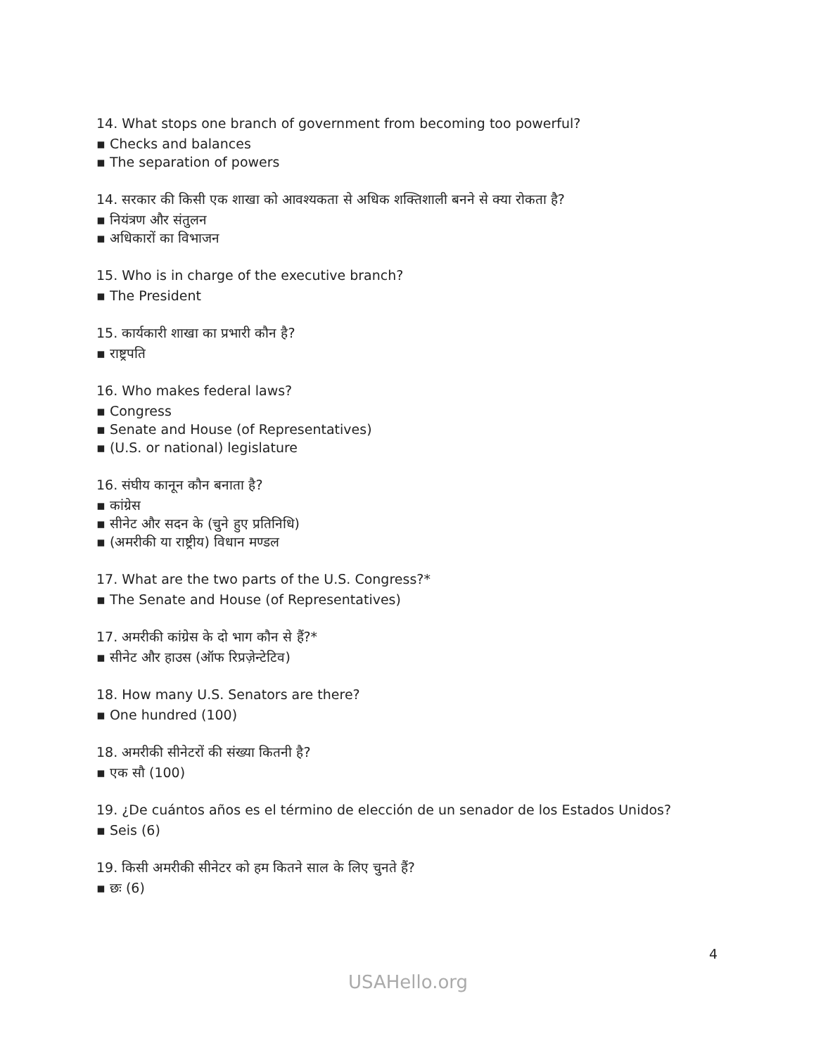14. What stops one branch of government from becoming too powerful?
▪ Checks and balances
▪ The separation of powers
14. सरकार की किसी एक शाखा को आवश्यकता से अधिक शक्तिशाली बनने से क्या रोकता है?
▪ नियंत्रण और संतुलन
▪ अधिकारों का विभाजन
15. Who is in charge of the executive branch?
▪ The President
15. कार्यकारी शाखा का प्रभारी कौन है?
▪ राष्ट्रपति
16. Who makes federal laws?
▪ Congress
▪ Senate and House (of Representatives)
▪ (U.S. or national) legislature
16. संघीय कानून कौन बनाता है?
▪ कांग्रेस
▪ सीनेट और सदन के (चुने हुए प्रतिनिधि)
▪ (अमरीकी या राष्ट्रीय) विधान मण्डल
17. What are the two parts of the U.S. Congress?*
▪ The Senate and House (of Representatives)
17. अमरीकी कांग्रेस के दो भाग कौन से हैं?*
▪ सीनेट और हाउस (ऑफ रिप्रज़ेन्टेटिव)
18. How many U.S. Senators are there?
▪ One hundred (100)
18. अमरीकी सीनेटरों की संख्या कितनी है?
▪ एक सौ (100)
19. ¿De cuántos años es el término de elección de un senador de los Estados Unidos?
▪ Seis (6)
19. किसी अमरीकी सीनेटर को हम कितने साल के लिए चुनते हैं?
▪ छः (6)
4
USAHello.org